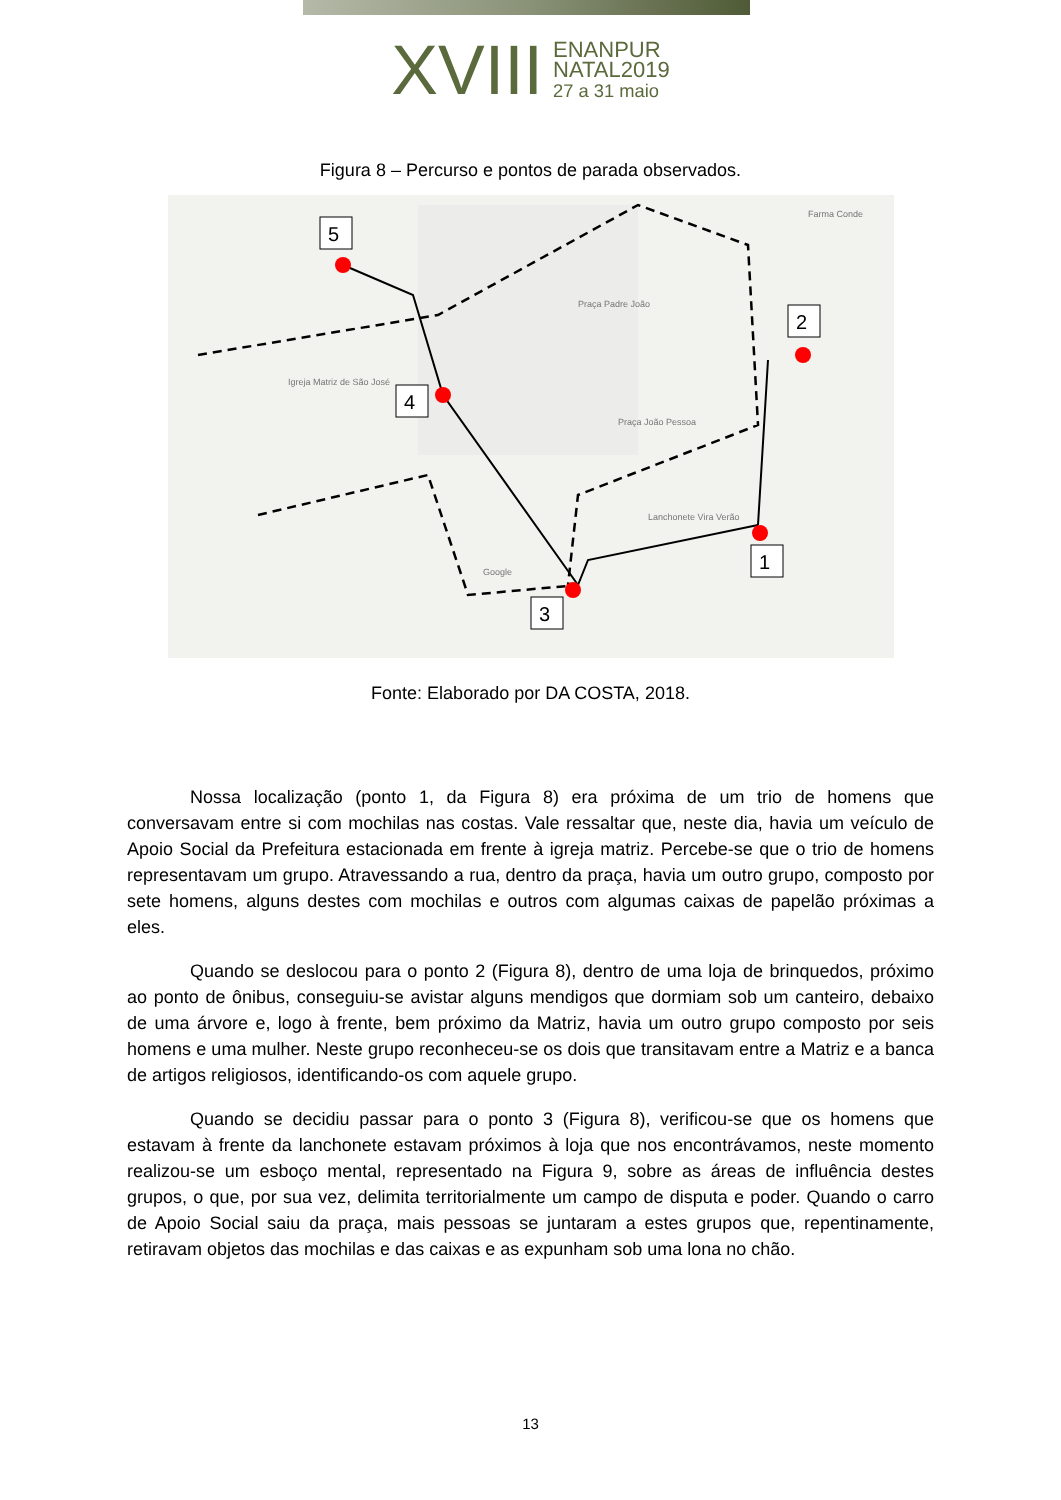XVIII ENANPUR
NATAL2019
27 a 31 maio
Figura 8 – Percurso e pontos de parada observados.
1
2
3
4
5
Praça Padre João
Igreja Matriz de São José
Praça João Pessoa
Farma Conde
Lanchonete Vira Verão
Google
Fonte: Elaborado por DA COSTA, 2018.
Nossa localização (ponto 1, da Figura 8) era próxima de um trio de homens que conversavam entre si com mochilas nas costas. Vale ressaltar que, neste dia, havia um veículo de Apoio Social da Prefeitura estacionada em frente à igreja matriz. Percebe-se que o trio de homens representavam um grupo. Atravessando a rua, dentro da praça, havia um outro grupo, composto por sete homens, alguns destes com mochilas e outros com algumas caixas de papelão próximas a eles.
Quando se deslocou para o ponto 2 (Figura 8), dentro de uma loja de brinquedos, próximo ao ponto de ônibus, conseguiu-se avistar alguns mendigos que dormiam sob um canteiro, debaixo de uma árvore e, logo à frente, bem próximo da Matriz, havia um outro grupo composto por seis homens e uma mulher. Neste grupo reconheceu-se os dois que transitavam entre a Matriz e a banca de artigos religiosos, identificando-os com aquele grupo.
Quando se decidiu passar para o ponto 3 (Figura 8), verificou-se que os homens que estavam à frente da lanchonete estavam próximos à loja que nos encontrávamos, neste momento realizou-se um esboço mental, representado na Figura 9, sobre as áreas de influência destes grupos, o que, por sua vez, delimita territorialmente um campo de disputa e poder. Quando o carro de Apoio Social saiu da praça, mais pessoas se juntaram a estes grupos que, repentinamente, retiravam objetos das mochilas e das caixas e as expunham sob uma lona no chão.
13